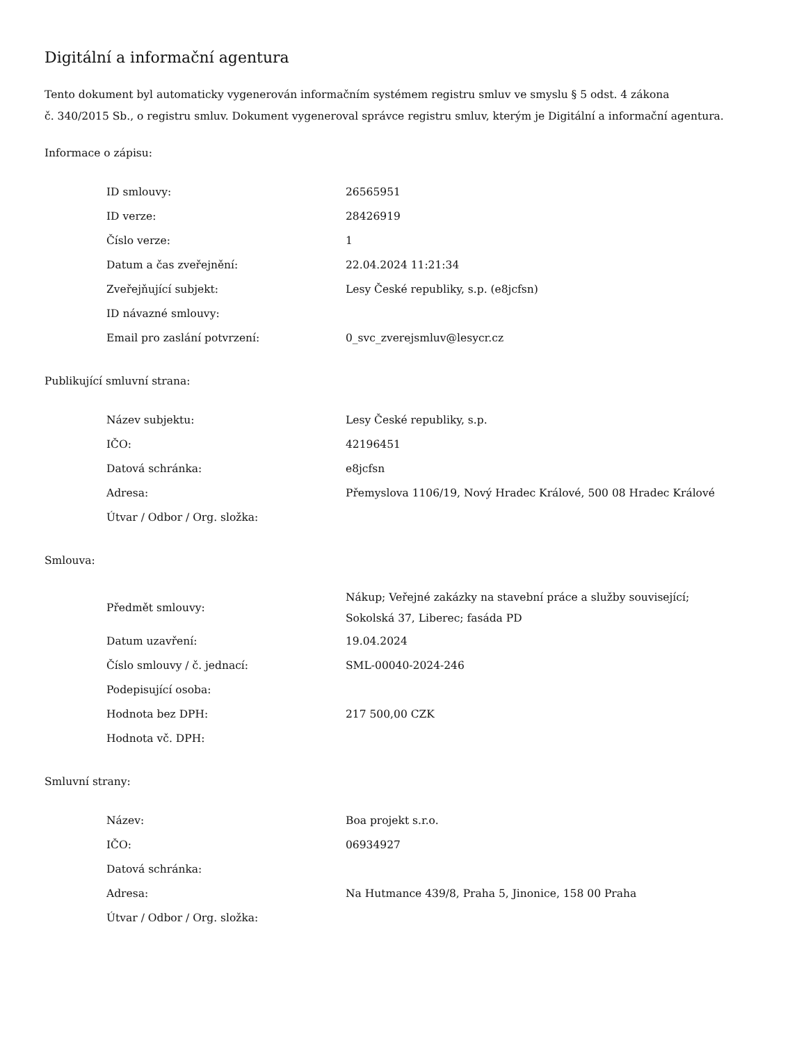Digitální a informační agentura
Tento dokument byl automaticky vygenerován informačním systémem registru smluv ve smyslu § 5 odst. 4 zákona
č. 340/2015 Sb., o registru smluv. Dokument vygeneroval správce registru smluv, kterým je Digitální a informační agentura.
Informace o zápisu:
| ID smlouvy: | 26565951 |
| ID verze: | 28426919 |
| Číslo verze: | 1 |
| Datum a čas zveřejnění: | 22.04.2024 11:21:34 |
| Zveřejňující subjekt: | Lesy České republiky, s.p. (e8jcfsn) |
| ID návazné smlouvy: | |
| Email pro zaslání potvrzení: | 0_svc_zverejsmluv@lesycr.cz |
Publikující smluvní strana:
| Název subjektu: | Lesy České republiky, s.p. |
| IČO: | 42196451 |
| Datová schránka: | e8jcfsn |
| Adresa: | Přemyslova 1106/19, Nový Hradec Králové, 500 08 Hradec Králové |
| Útvar / Odbor / Org. složka: | |
Smlouva:
| Předmět smlouvy: | Nákup; Veřejné zakázky na stavební práce a služby související; Sokolská 37, Liberec; fasáda PD |
| Datum uzavření: | 19.04.2024 |
| Číslo smlouvy / č. jednací: | SML-00040-2024-246 |
| Podepisující osoba: | |
| Hodnota bez DPH: | 217 500,00 CZK |
| Hodnota vč. DPH: | |
Smluvní strany:
| Název: | Boa projekt s.r.o. |
| IČO: | 06934927 |
| Datová schránka: | |
| Adresa: | Na Hutmance 439/8, Praha 5, Jinonice, 158 00 Praha |
| Útvar / Odbor / Org. složka: | |